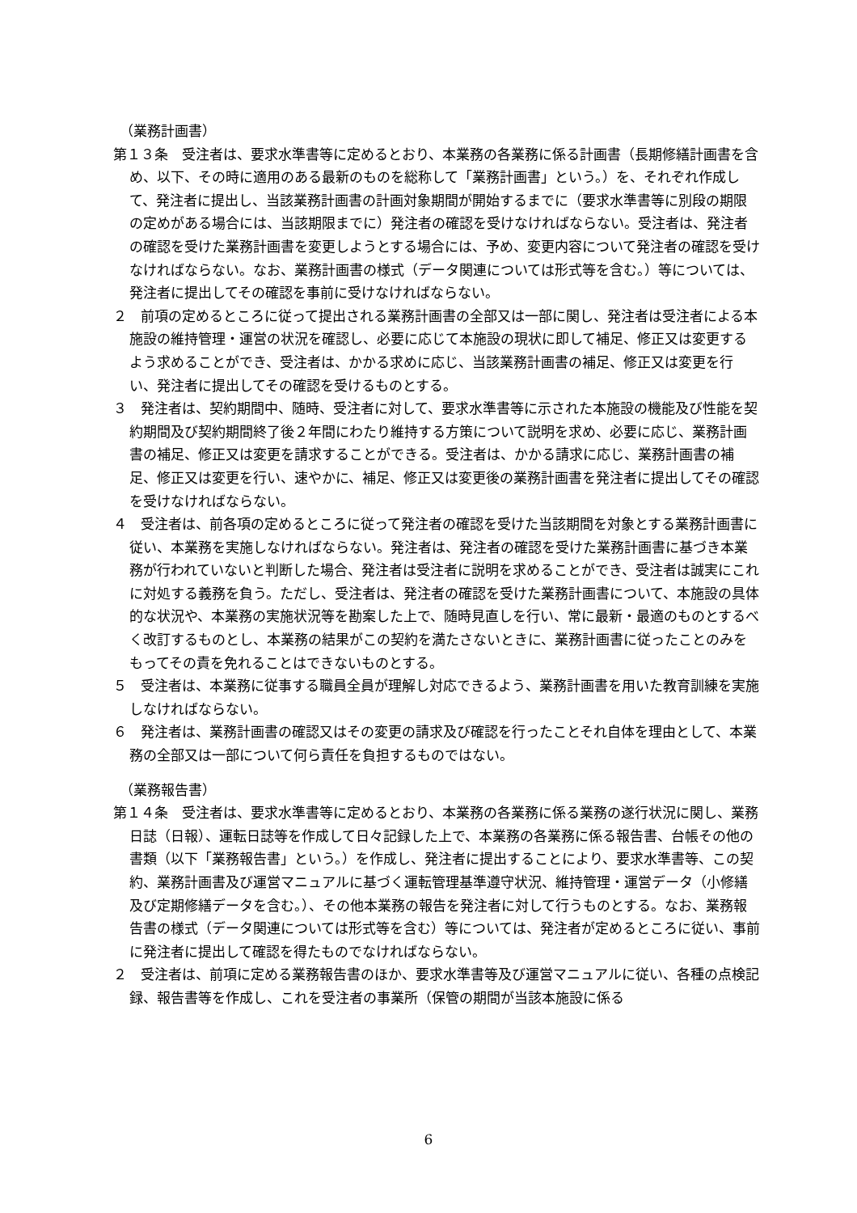（業務計画書）
第１３条　受注者は、要求水準書等に定めるとおり、本業務の各業務に係る計画書（長期修繕計画書を含め、以下、その時に適用のある最新のものを総称して「業務計画書」という。）を、それぞれ作成して、発注者に提出し、当該業務計画書の計画対象期間が開始するまでに（要求水準書等に別段の期限の定めがある場合には、当該期限までに）発注者の確認を受けなければならない。受注者は、発注者の確認を受けた業務計画書を変更しようとする場合には、予め、変更内容について発注者の確認を受けなければならない。なお、業務計画書の様式（データ関連については形式等を含む。）等については、発注者に提出してその確認を事前に受けなければならない。
２　前項の定めるところに従って提出される業務計画書の全部又は一部に関し、発注者は受注者による本施設の維持管理・運営の状況を確認し、必要に応じて本施設の現状に即して補足、修正又は変更するよう求めることができ、受注者は、かかる求めに応じ、当該業務計画書の補足、修正又は変更を行い、発注者に提出してその確認を受けるものとする。
３　発注者は、契約期間中、随時、受注者に対して、要求水準書等に示された本施設の機能及び性能を契約期間及び契約期間終了後２年間にわたり維持する方策について説明を求め、必要に応じ、業務計画書の補足、修正又は変更を請求することができる。受注者は、かかる請求に応じ、業務計画書の補足、修正又は変更を行い、速やかに、補足、修正又は変更後の業務計画書を発注者に提出してその確認を受けなければならない。
４　受注者は、前各項の定めるところに従って発注者の確認を受けた当該期間を対象とする業務計画書に従い、本業務を実施しなければならない。発注者は、発注者の確認を受けた業務計画書に基づき本業務が行われていないと判断した場合、発注者は受注者に説明を求めることができ、受注者は誠実にこれに対処する義務を負う。ただし、受注者は、発注者の確認を受けた業務計画書について、本施設の具体的な状況や、本業務の実施状況等を勘案した上で、随時見直しを行い、常に最新・最適のものとするべく改訂するものとし、本業務の結果がこの契約を満たさないときに、業務計画書に従ったことのみをもってその責を免れることはできないものとする。
５　受注者は、本業務に従事する職員全員が理解し対応できるよう、業務計画書を用いた教育訓練を実施しなければならない。
６　発注者は、業務計画書の確認又はその変更の請求及び確認を行ったことそれ自体を理由として、本業務の全部又は一部について何ら責任を負担するものではない。
（業務報告書）
第１４条　受注者は、要求水準書等に定めるとおり、本業務の各業務に係る業務の遂行状況に関し、業務日誌（日報）、運転日誌等を作成して日々記録した上で、本業務の各業務に係る報告書、台帳その他の書類（以下「業務報告書」という。）を作成し、発注者に提出することにより、要求水準書等、この契約、業務計画書及び運営マニュアルに基づく運転管理基準遵守状況、維持管理・運営データ（小修繕及び定期修繕データを含む。）、その他本業務の報告を発注者に対して行うものとする。なお、業務報告書の様式（データ関連については形式等を含む）等については、発注者が定めるところに従い、事前に発注者に提出して確認を得たものでなければならない。
２　受注者は、前項に定める業務報告書のほか、要求水準書等及び運営マニュアルに従い、各種の点検記録、報告書等を作成し、これを受注者の事業所（保管の期間が当該本施設に係る
6